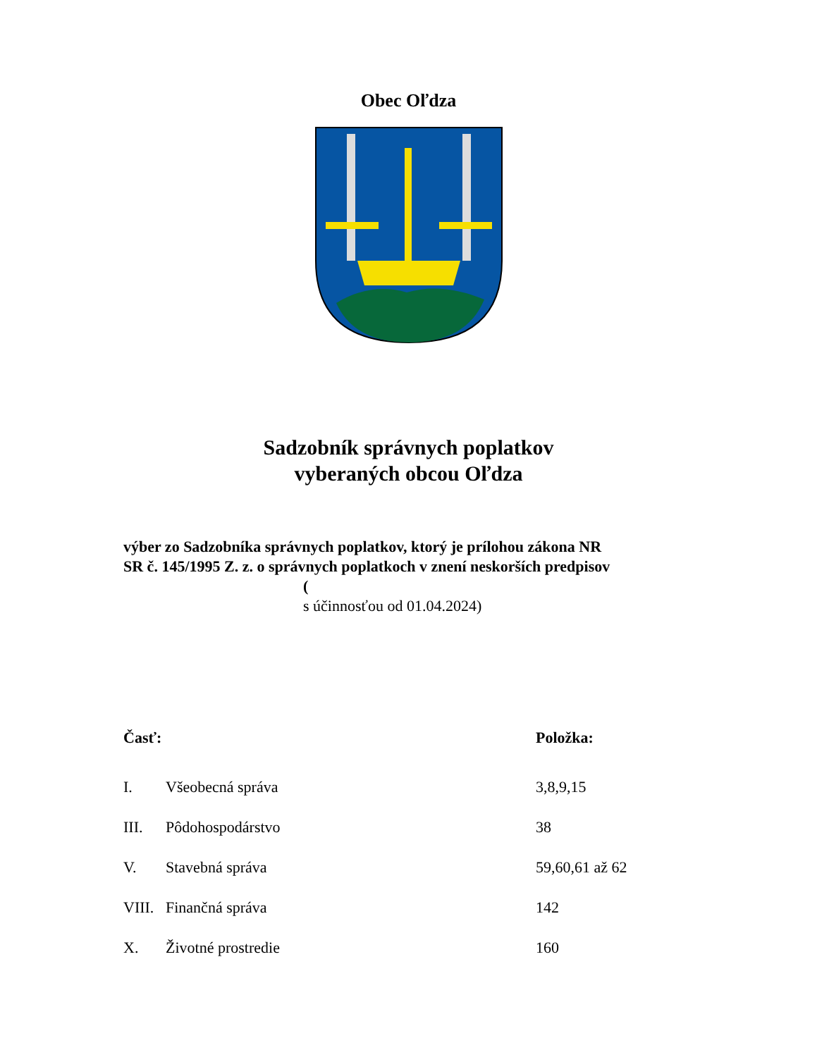Obec Oľdza
Sadzobník správnych poplatkov
vyberaných obcou Oľdza
výber zo Sadzobníka správnych poplatkov, ktorý je prílohou zákona NR
SR č. 145/1995 Z. z. o správnych poplatkoch v znení neskorších predpisov
(
s účinnosťou od 01.04.2024)
| Časť: | | Položka: |
| --- | --- | --- |
| I. | Všeobecná správa | 3,8,9,15 |
| III. | Pôdohospodárstvo | 38 |
| V. | Stavebná správa | 59,60,61 až 62 |
| VIII. | Finančná správa | 142 |
| X. | Životné prostredie | 160 |